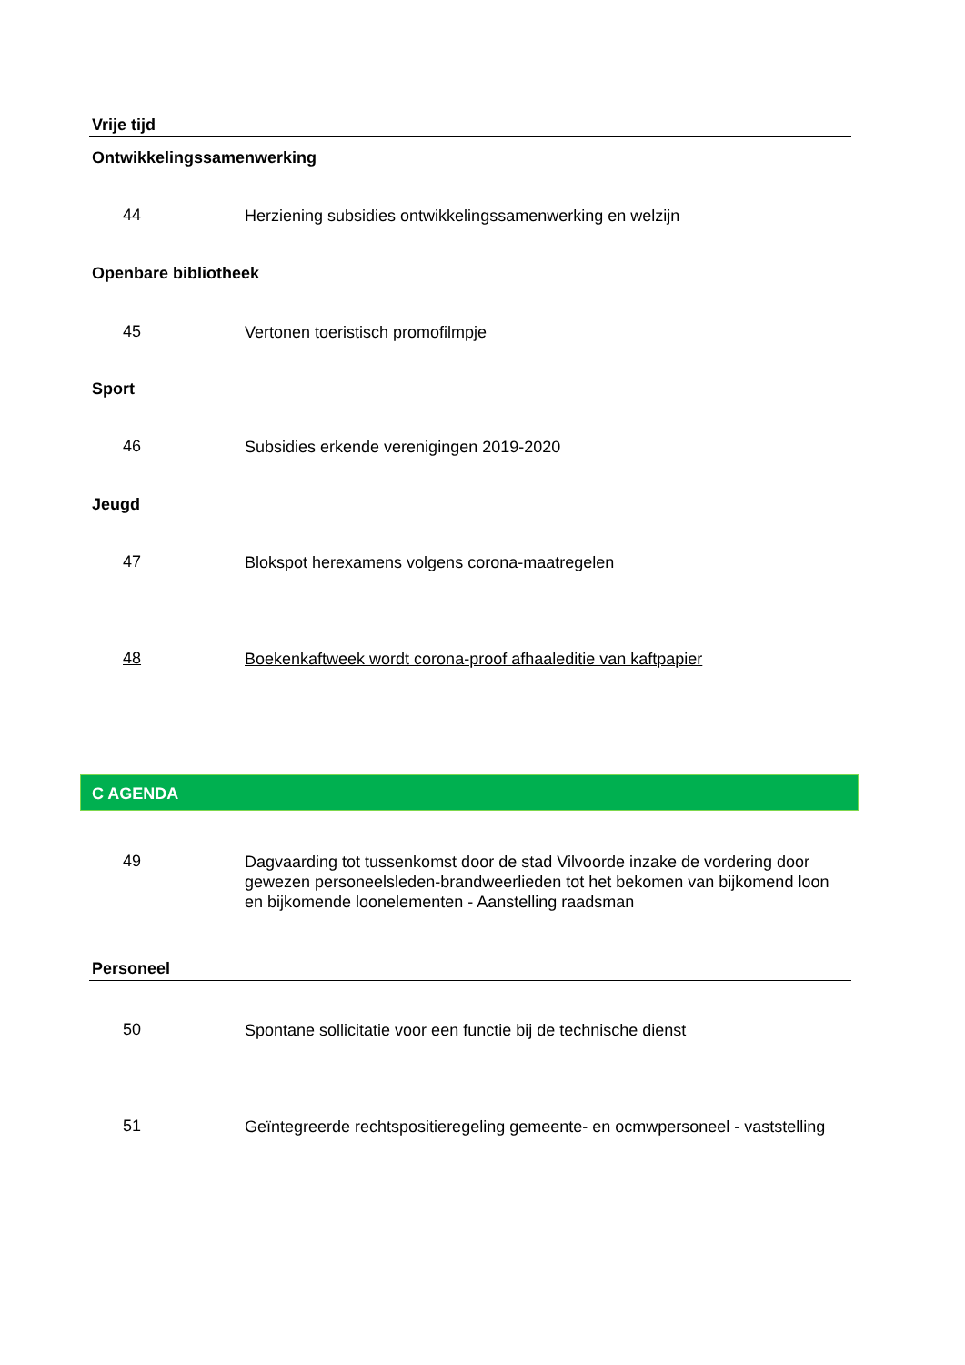Vrije tijd
Ontwikkelingssamenwerking
44
Herziening subsidies ontwikkelingssamenwerking en welzijn
Openbare bibliotheek
45
Vertonen toeristisch promofilmpje
Sport
46
Subsidies erkende verenigingen 2019-2020
Jeugd
47
Blokspot herexamens volgens corona-maatregelen
48
Boekenkaftweek wordt corona-proof afhaaleditie van kaftpapier
C AGENDA
49
Dagvaarding tot tussenkomst door de stad Vilvoorde inzake de vordering door gewezen personeelsleden-brandweerlieden tot het bekomen van bijkomend loon en bijkomende loonelementen - Aanstelling raadsman
Personeel
50
Spontane sollicitatie voor een functie bij de technische dienst
51
Geïntegreerde rechtspositieregeling gemeente- en ocmwpersoneel - vaststelling